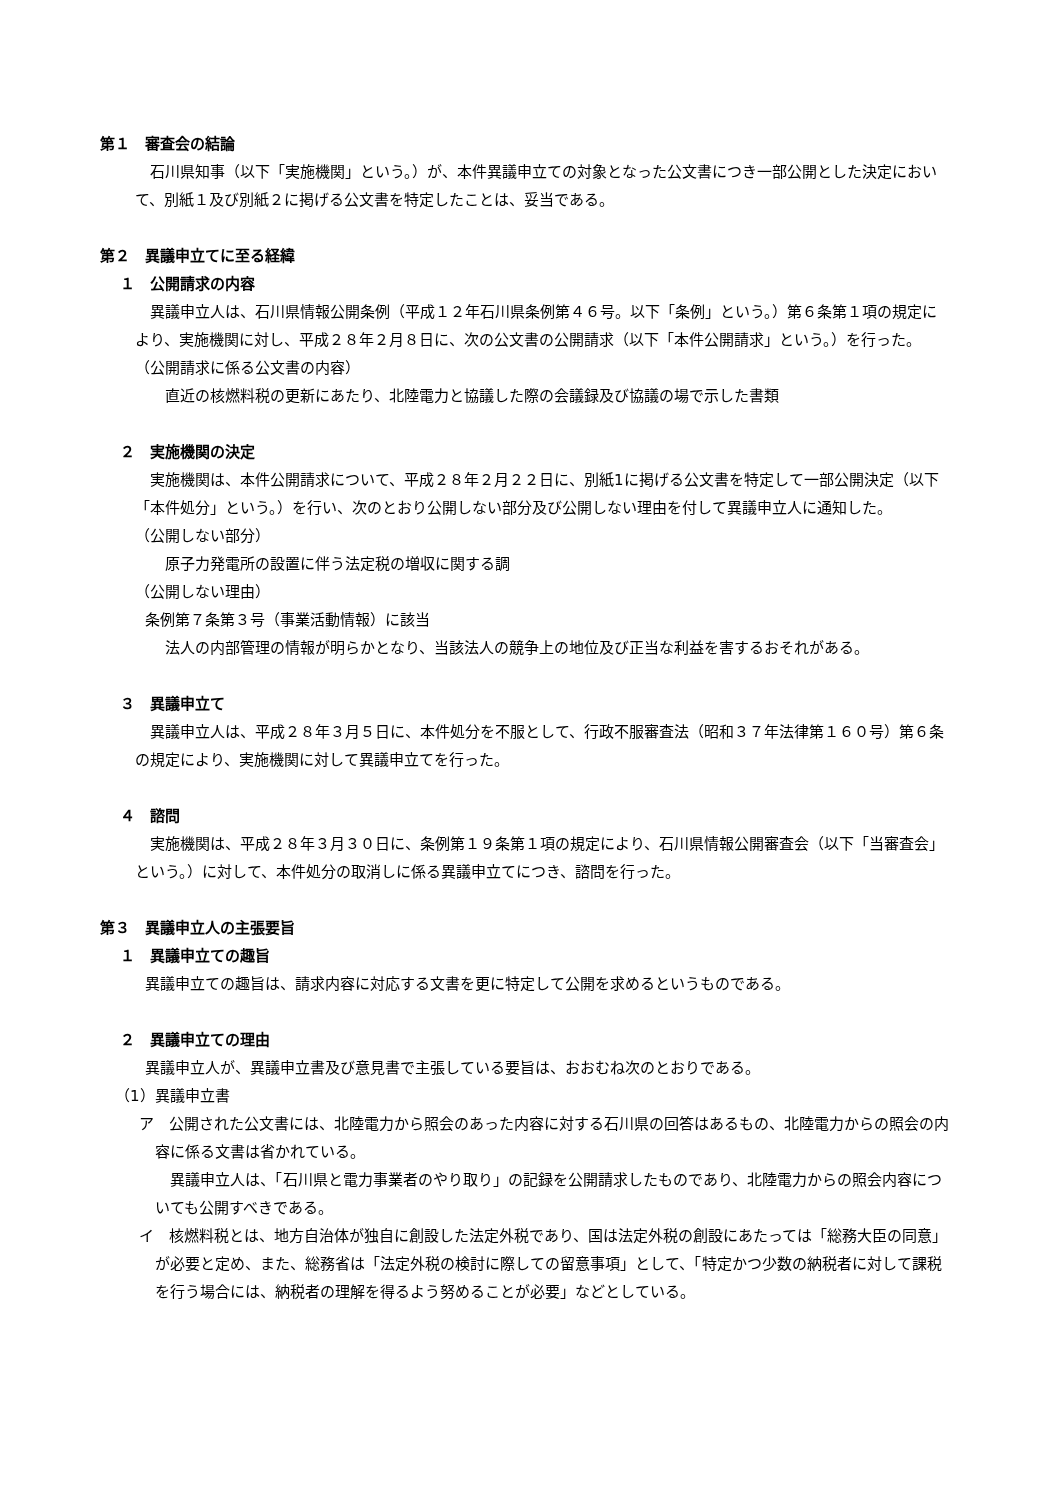第１　審査会の結論
石川県知事（以下「実施機関」という。）が、本件異議申立ての対象となった公文書につき一部公開とした決定において、別紙１及び別紙２に掲げる公文書を特定したことは、妥当である。
第２　異議申立てに至る経緯
１　公開請求の内容
異議申立人は、石川県情報公開条例（平成１２年石川県条例第４６号。以下「条例」という。）第６条第１項の規定により、実施機関に対し、平成２８年２月８日に、次の公文書の公開請求（以下「本件公開請求」という。）を行った。
（公開請求に係る公文書の内容）
直近の核燃料税の更新にあたり、北陸電力と協議した際の会議録及び協議の場で示した書類
２　実施機関の決定
実施機関は、本件公開請求について、平成２８年２月２２日に、別紙1に掲げる公文書を特定して一部公開決定（以下「本件処分」という。）を行い、次のとおり公開しない部分及び公開しない理由を付して異議申立人に通知した。
（公開しない部分）
原子力発電所の設置に伴う法定税の増収に関する調
（公開しない理由）
条例第７条第３号（事業活動情報）に該当
法人の内部管理の情報が明らかとなり、当該法人の競争上の地位及び正当な利益を害するおそれがある。
３　異議申立て
異議申立人は、平成２８年３月５日に、本件処分を不服として、行政不服審査法（昭和３７年法律第１６０号）第６条の規定により、実施機関に対して異議申立てを行った。
４　諮問
実施機関は、平成２８年３月３０日に、条例第１９条第１項の規定により、石川県情報公開審査会（以下「当審査会」という。）に対して、本件処分の取消しに係る異議申立てにつき、諮問を行った。
第３　異議申立人の主張要旨
１　異議申立ての趣旨
異議申立ての趣旨は、請求内容に対応する文書を更に特定して公開を求めるというものである。
２　異議申立ての理由
異議申立人が、異議申立書及び意見書で主張している要旨は、おおむね次のとおりである。
（1）異議申立書
ア　公開された公文書には、北陸電力から照会のあった内容に対する石川県の回答はあるもの、北陸電力からの照会の内容に係る文書は省かれている。
異議申立人は、「石川県と電力事業者のやり取り」の記録を公開請求したものであり、北陸電力からの照会内容についても公開すべきである。
イ　核燃料税とは、地方自治体が独自に創設した法定外税であり、国は法定外税の創設にあたっては「総務大臣の同意」が必要と定め、また、総務省は「法定外税の検討に際しての留意事項」として、「特定かつ少数の納税者に対して課税を行う場合には、納税者の理解を得るよう努めることが必要」などとしている。